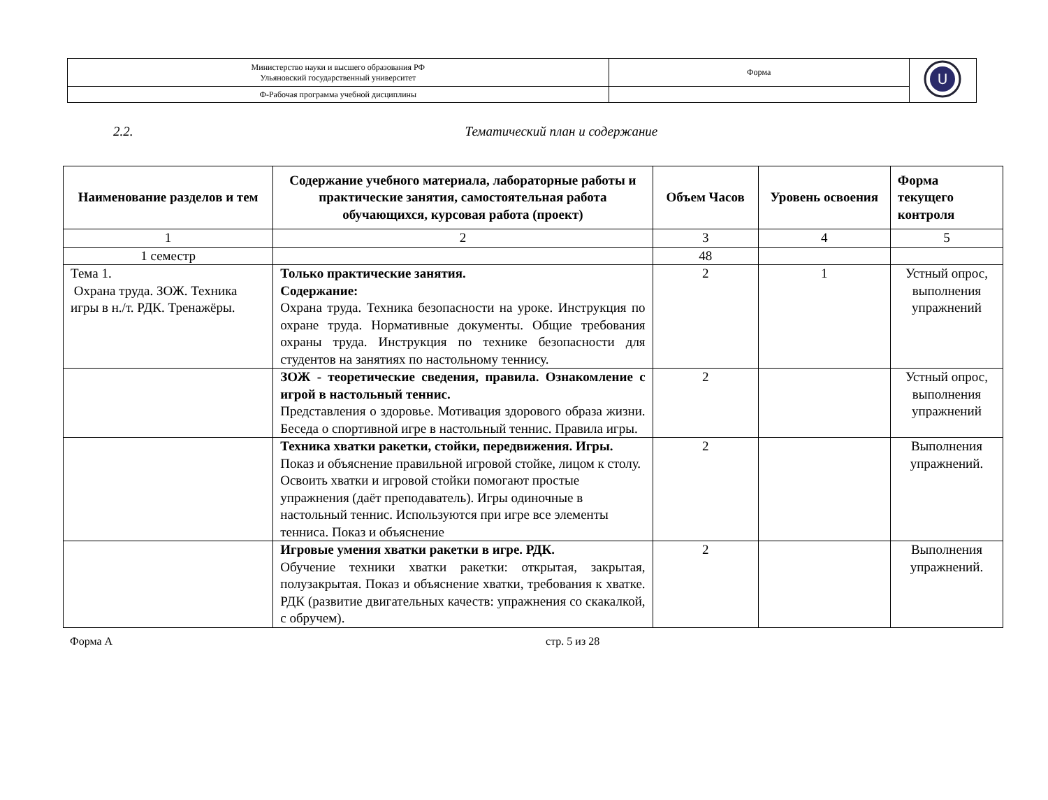| Министерство науки и высшего образования РФ Ульяновский государственный университет | Форма | U |
| Ф-Рабочая программа учебной дисциплины | | |
2.2. Тематический план и содержание
| Наименование разделов и тем | Содержание учебного материала, лабораторные работы и практические занятия, самостоятельная работа обучающихся, курсовая работа (проект) | Объем Часов | Уровень освоения | Форма текущего контроля |
| --- | --- | --- | --- | --- |
| 1 | 2 | 3 | 4 | 5 |
| 1 семестр | | 48 | | |
| Тема 1. Охрана труда. ЗОЖ. Техника игры в н./т. РДК. Тренажёры. | Только практические занятия. Содержание: Охрана труда. Техника безопасности на уроке. Инструкция по охране труда. Нормативные документы. Общие требования охраны труда. Инструкция по технике безопасности для студентов на занятиях по настольному теннису. | 2 | 1 | Устный опрос, выполнения упражнений |
| | ЗОЖ - теоретические сведения, правила. Ознакомление с игрой в настольный теннис. Представления о здоровье. Мотивация здорового образа жизни. Беседа о спортивной игре в настольный теннис. Правила игры. | 2 | | Устный опрос, выполнения упражнений |
| | Техника хватки ракетки, стойки, передвижения. Игры. Показ и объяснение правильной игровой стойке, лицом к столу. Освоить хватки и игровой стойки помогают простые упражнения (даёт преподаватель). Игры одиночные в настольный теннис. Используются при игре все элементы тенниса. Показ и объяснение | 2 | | Выполнения упражнений. |
| | Игровые умения хватки ракетки в игре. РДК. Обучение техники хватки ракетки: открытая, закрытая, полузакрытая. Показ и объяснение хватки, требования к хватке. РДК (развитие двигательных качеств: упражнения со скакалкой, с обручем). | 2 | | Выполнения упражнений. |
Форма А стр. 5 из 28